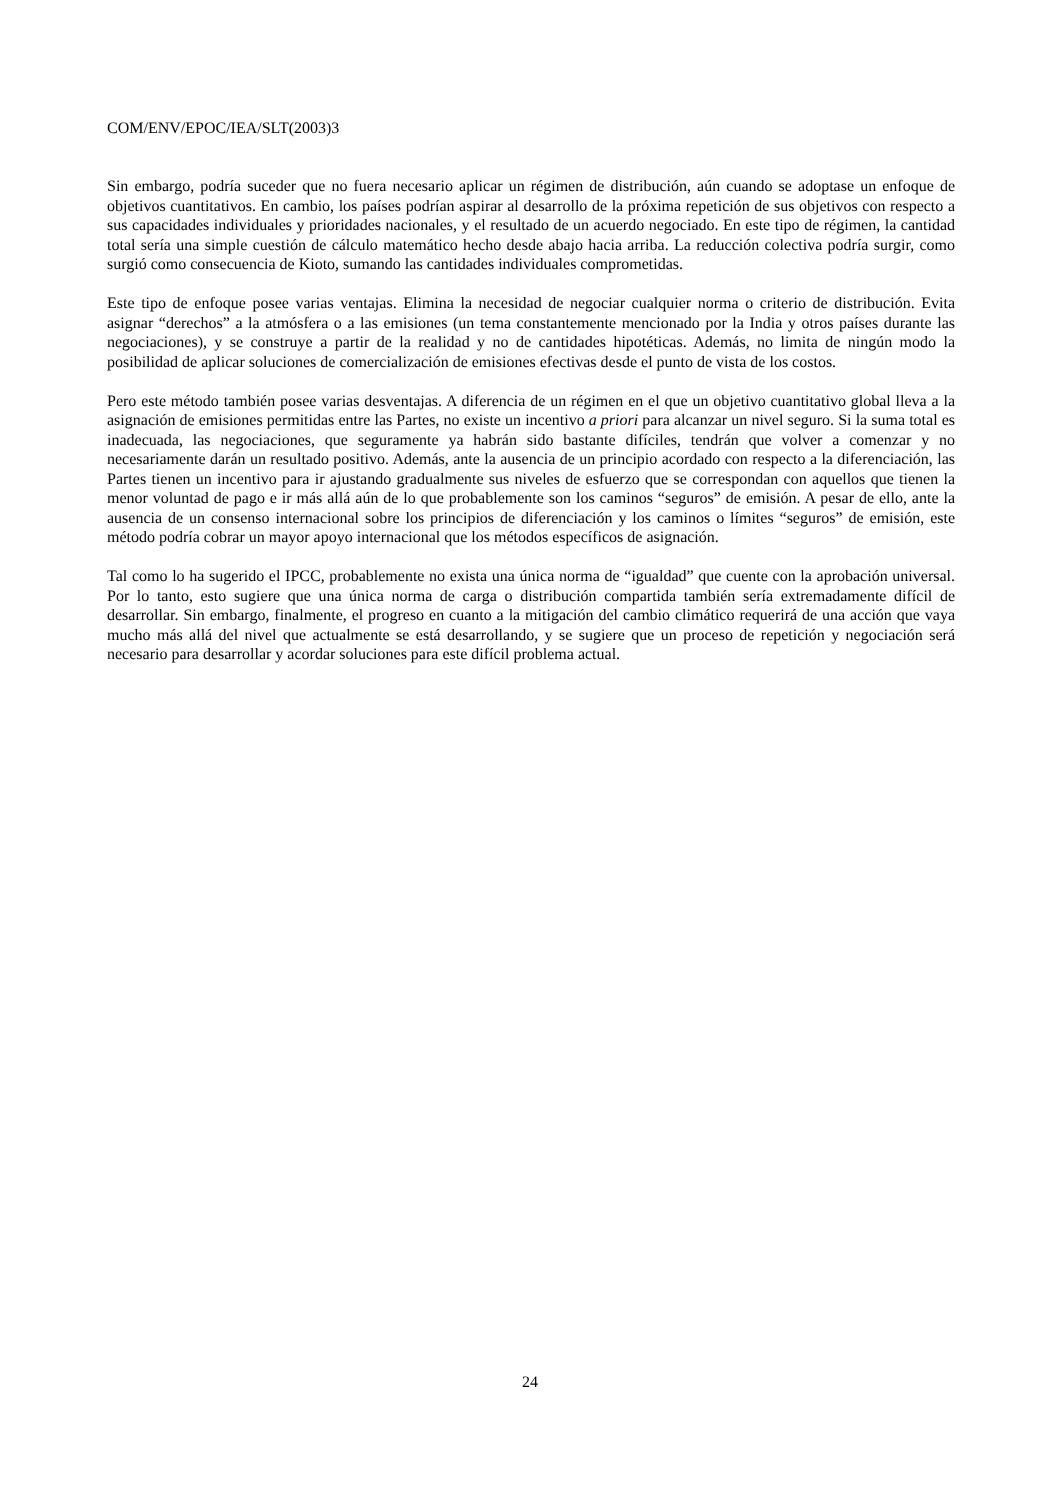COM/ENV/EPOC/IEA/SLT(2003)3
Sin embargo, podría suceder que no fuera necesario aplicar un régimen de distribución, aún cuando se adoptase un enfoque de objetivos cuantitativos. En cambio, los países podrían aspirar al desarrollo de la próxima repetición de sus objetivos con respecto a sus capacidades individuales y prioridades nacionales, y el resultado de un acuerdo negociado. En este tipo de régimen, la cantidad total sería una simple cuestión de cálculo matemático hecho desde abajo hacia arriba. La reducción colectiva podría surgir, como surgió como consecuencia de Kioto, sumando las cantidades individuales comprometidas.
Este tipo de enfoque posee varias ventajas. Elimina la necesidad de negociar cualquier norma o criterio de distribución. Evita asignar “derechos” a la atmósfera o a las emisiones (un tema constantemente mencionado por la India y otros países durante las negociaciones), y se construye a partir de la realidad y no de cantidades hipotéticas. Además, no limita de ningún modo la posibilidad de aplicar soluciones de comercialización de emisiones efectivas desde el punto de vista de los costos.
Pero este método también posee varias desventajas. A diferencia de un régimen en el que un objetivo cuantitativo global lleva a la asignación de emisiones permitidas entre las Partes, no existe un incentivo a priori para alcanzar un nivel seguro. Si la suma total es inadecuada, las negociaciones, que seguramente ya habrán sido bastante difíciles, tendrán que volver a comenzar y no necesariamente darán un resultado positivo. Además, ante la ausencia de un principio acordado con respecto a la diferenciación, las Partes tienen un incentivo para ir ajustando gradualmente sus niveles de esfuerzo que se correspondan con aquellos que tienen la menor voluntad de pago e ir más allá aún de lo que probablemente son los caminos “seguros” de emisión. A pesar de ello, ante la ausencia de un consenso internacional sobre los principios de diferenciación y los caminos o límites “seguros” de emisión, este método podría cobrar un mayor apoyo internacional que los métodos específicos de asignación.
Tal como lo ha sugerido el IPCC, probablemente no exista una única norma de “igualdad” que cuente con la aprobación universal. Por lo tanto, esto sugiere que una única norma de carga o distribución compartida también sería extremadamente difícil de desarrollar. Sin embargo, finalmente, el progreso en cuanto a la mitigación del cambio climático requerirá de una acción que vaya mucho más allá del nivel que actualmente se está desarrollando, y se sugiere que un proceso de repetición y negociación será necesario para desarrollar y acordar soluciones para este difícil problema actual.
24